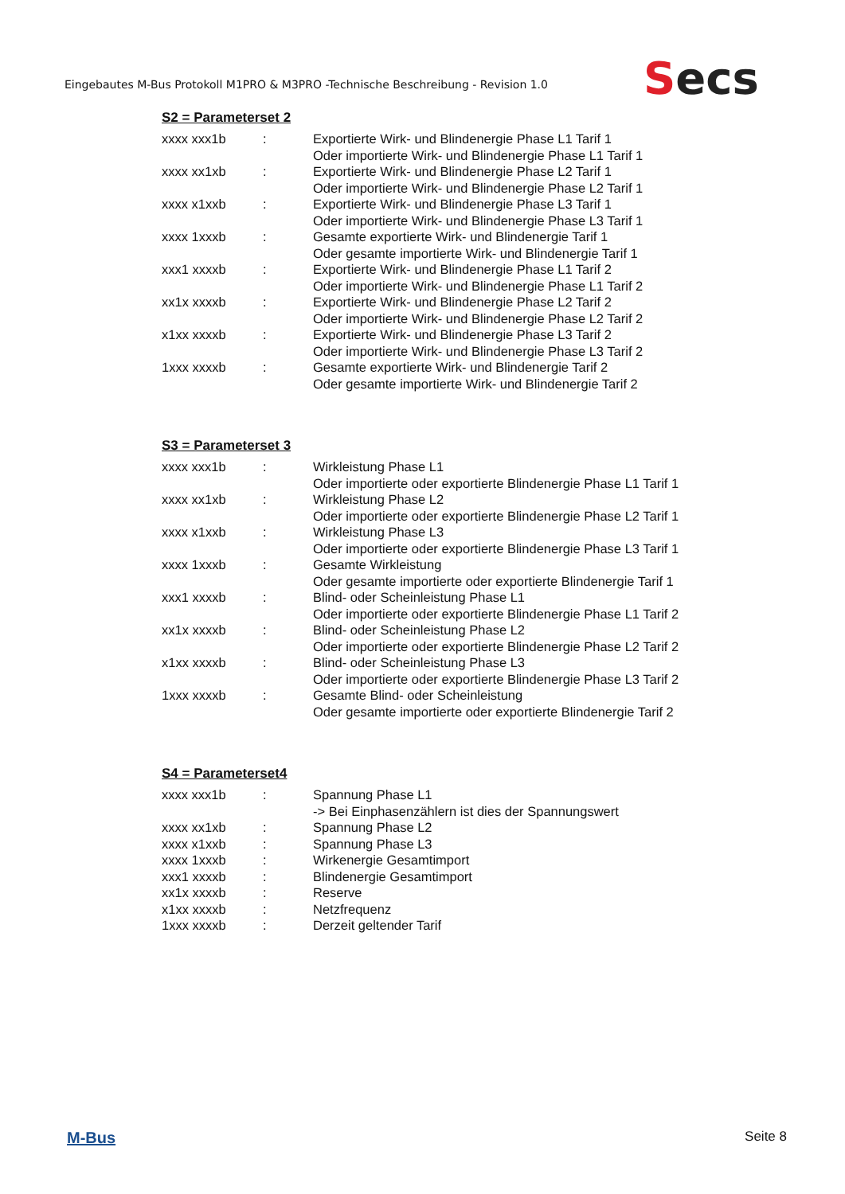Eingebautes M-Bus Protokoll M1PRO & M3PRO -Technische Beschreibung - Revision 1.0
Secs
S2 = Parameterset 2
| xxxx xxx1b | : | Exportierte Wirk- und Blindenergie Phase L1 Tarif 1 Oder importierte Wirk- und Blindenergie Phase L1 Tarif 1 |
| xxxx xx1xb | : | Exportierte Wirk- und Blindenergie Phase L2 Tarif 1 Oder importierte Wirk- und Blindenergie Phase L2 Tarif 1 |
| xxxx x1xxb | : | Exportierte Wirk- und Blindenergie Phase L3 Tarif 1 Oder importierte Wirk- und Blindenergie Phase L3 Tarif 1 |
| xxxx 1xxxb | : | Gesamte exportierte Wirk- und Blindenergie Tarif 1 Oder gesamte importierte Wirk- und Blindenergie Tarif 1 |
| xxx1 xxxxb | : | Exportierte Wirk- und Blindenergie Phase L1 Tarif 2 Oder importierte Wirk- und Blindenergie Phase L1 Tarif 2 |
| xx1x xxxxb | : | Exportierte Wirk- und Blindenergie Phase L2 Tarif 2 Oder importierte Wirk- und Blindenergie Phase L2 Tarif 2 |
| x1xx xxxxb | : | Exportierte Wirk- und Blindenergie Phase L3 Tarif 2 Oder importierte Wirk- und Blindenergie Phase L3 Tarif 2 |
| 1xxx xxxxb | : | Gesamte exportierte Wirk- und Blindenergie Tarif 2 Oder gesamte importierte Wirk- und Blindenergie Tarif 2 |
S3 = Parameterset 3
| xxxx xxx1b | : | Wirkleistung Phase L1 Oder importierte oder exportierte Blindenergie Phase L1 Tarif 1 |
| xxxx xx1xb | : | Wirkleistung Phase L2 Oder importierte oder exportierte Blindenergie Phase L2 Tarif 1 |
| xxxx x1xxb | : | Wirkleistung Phase L3 Oder importierte oder exportierte Blindenergie Phase L3 Tarif 1 |
| xxxx 1xxxb | : | Gesamte Wirkleistung Oder gesamte importierte oder exportierte Blindenergie Tarif 1 |
| xxx1 xxxxb | : | Blind- oder Scheinleistung Phase L1 Oder importierte oder exportierte Blindenergie Phase L1 Tarif 2 |
| xx1x xxxxb | : | Blind- oder Scheinleistung Phase L2 Oder importierte oder exportierte Blindenergie Phase L2 Tarif 2 |
| x1xx xxxxb | : | Blind- oder Scheinleistung Phase L3 Oder importierte oder exportierte Blindenergie Phase L3 Tarif 2 |
| 1xxx xxxxb | : | Gesamte Blind- oder Scheinleistung Oder gesamte importierte oder exportierte Blindenergie Tarif 2 |
S4 = Parameterset4
| xxxx xxx1b | : | Spannung Phase L1 -> Bei Einphasenzählern ist dies der Spannungswert |
| xxxx xx1xb | : | Spannung Phase L2 |
| xxxx x1xxb | : | Spannung Phase L3 |
| xxxx 1xxxb | : | Wirkenergie Gesamtimport |
| xxx1 xxxxb | : | Blindenergie Gesamtimport |
| xx1x xxxxb | : | Reserve |
| x1xx xxxxb | : | Netzfrequenz |
| 1xxx xxxxb | : | Derzeit geltender Tarif |
M-Bus Seite 8